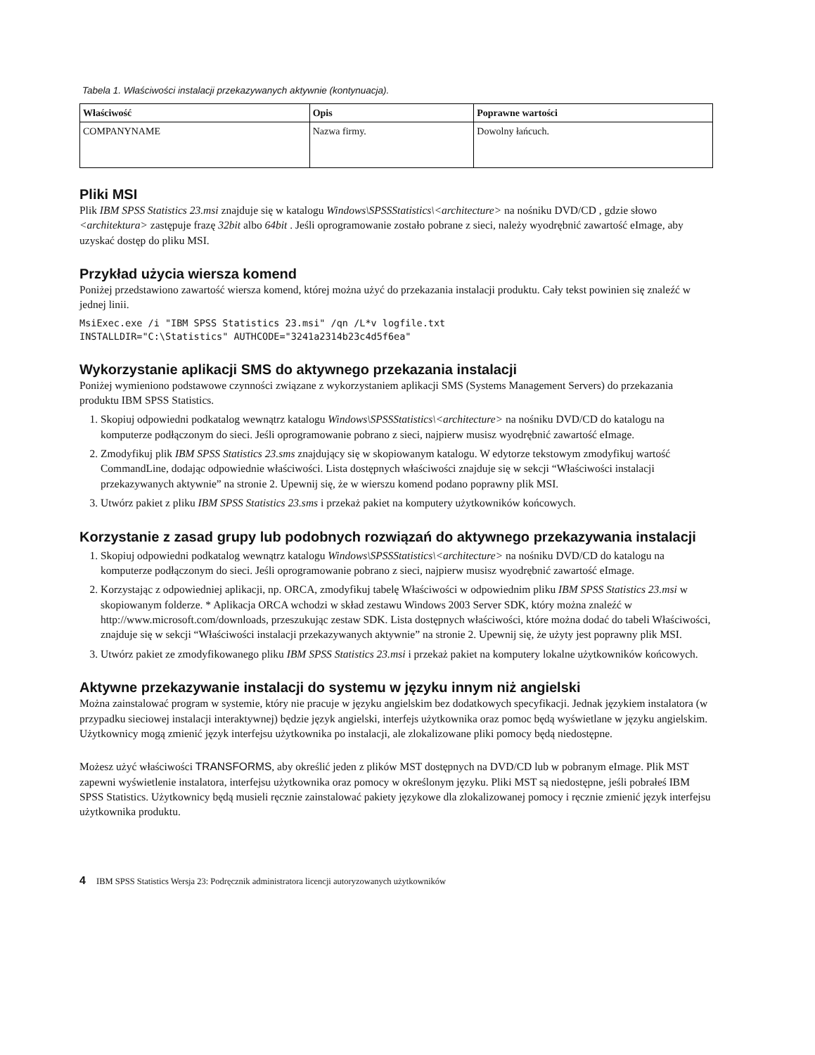Tabela 1. Właściwości instalacji przekazywanych aktywnie (kontynuacja).
| Właściwość | Opis | Poprawne wartości |
| --- | --- | --- |
| COMPANYNAME | Nazwa firmy. | Dowolny łańcuch. |
Pliki MSI
Plik IBM SPSS Statistics 23.msi znajduje się w katalogu Windows\SPSSStatistics\<architecture> na nośniku DVD/CD , gdzie słowo <architektura> zastępuje frazę 32bit albo 64bit . Jeśli oprogramowanie zostało pobrane z sieci, należy wyodrębnić zawartość eImage, aby uzyskać dostęp do pliku MSI.
Przykład użycia wiersza komend
Poniżej przedstawiono zawartość wiersza komend, której można użyć do przekazania instalacji produktu. Cały tekst powinien się znaleźć w jednej linii.
MsiExec.exe /i "IBM SPSS Statistics 23.msi" /qn /L*v logfile.txt
INSTALLDIR="C:\Statistics" AUTHCODE="3241a2314b23c4d5f6ea"
Wykorzystanie aplikacji SMS do aktywnego przekazania instalacji
Poniżej wymieniono podstawowe czynności związane z wykorzystaniem aplikacji SMS (Systems Management Servers) do przekazania produktu IBM SPSS Statistics.
1. Skopiuj odpowiedni podkatalog wewnątrz katalogu Windows\SPSSStatistics\<architecture> na nośniku DVD/CD do katalogu na komputerze podłączonym do sieci. Jeśli oprogramowanie pobrano z sieci, najpierw musisz wyodrębnić zawartość eImage.
2. Zmodyfikuj plik IBM SPSS Statistics 23.sms znajdujący się w skopiowanym katalogu. W edytorze tekstowym zmodyfikuj wartość CommandLine, dodając odpowiednie właściwości. Lista dostępnych właściwości znajduje się w sekcji “Właściwości instalacji przekazywanych aktywnie” na stronie 2. Upewnij się, że w wierszu komend podano poprawny plik MSI.
3. Utwórz pakiet z pliku IBM SPSS Statistics 23.sms i przekaż pakiet na komputery użytkowników końcowych.
Korzystanie z zasad grupy lub podobnych rozwiązań do aktywnego przekazywania instalacji
1. Skopiuj odpowiedni podkatalog wewnątrz katalogu Windows\SPSSStatistics\<architecture> na nośniku DVD/CD do katalogu na komputerze podłączonym do sieci. Jeśli oprogramowanie pobrano z sieci, najpierw musisz wyodrębnić zawartość eImage.
2. Korzystając z odpowiedniej aplikacji, np. ORCA, zmodyfikuj tabelę Właściwości w odpowiednim pliku IBM SPSS Statistics 23.msi w skopiowanym folderze. * Aplikacja ORCA wchodzi w skład zestawu Windows 2003 Server SDK, który można znaleźć w http://www.microsoft.com/downloads, przeszukując zestaw SDK. Lista dostępnych właściwości, które można dodać do tabeli Właściwości, znajduje się w sekcji “Właściwości instalacji przekazywanych aktywnie” na stronie 2. Upewnij się, że użyty jest poprawny plik MSI.
3. Utwórz pakiet ze zmodyfikowanego pliku IBM SPSS Statistics 23.msi i przekaż pakiet na komputery lokalne użytkowników końcowych.
Aktywne przekazywanie instalacji do systemu w języku innym niż angielski
Można zainstalować program w systemie, który nie pracuje w języku angielskim bez dodatkowych specyfikacji. Jednak językiem instalatora (w przypadku sieciowej instalacji interaktywnej) będzie język angielski, interfejs użytkownika oraz pomoc będą wyświetlane w języku angielskim. Użytkownicy mogą zmienić język interfejsu użytkownika po instalacji, ale zlokalizowane pliki pomocy będą niedostępne.
Możesz użyć właściwości TRANSFORMS, aby określić jeden z plików MST dostępnych na DVD/CD lub w pobranym eImage. Plik MST zapewni wyświetlenie instalatora, interfejsu użytkownika oraz pomocy w określonym języku. Pliki MST są niedostępne, jeśli pobrałeś IBM SPSS Statistics. Użytkownicy będą musieli ręcznie zainstalować pakiety językowe dla zlokalizowanej pomocy i ręcznie zmienić język interfejsu użytkownika produktu.
4 IBM SPSS Statistics Wersja 23: Podręcznik administratora licencji autoryzowanych użytkowników